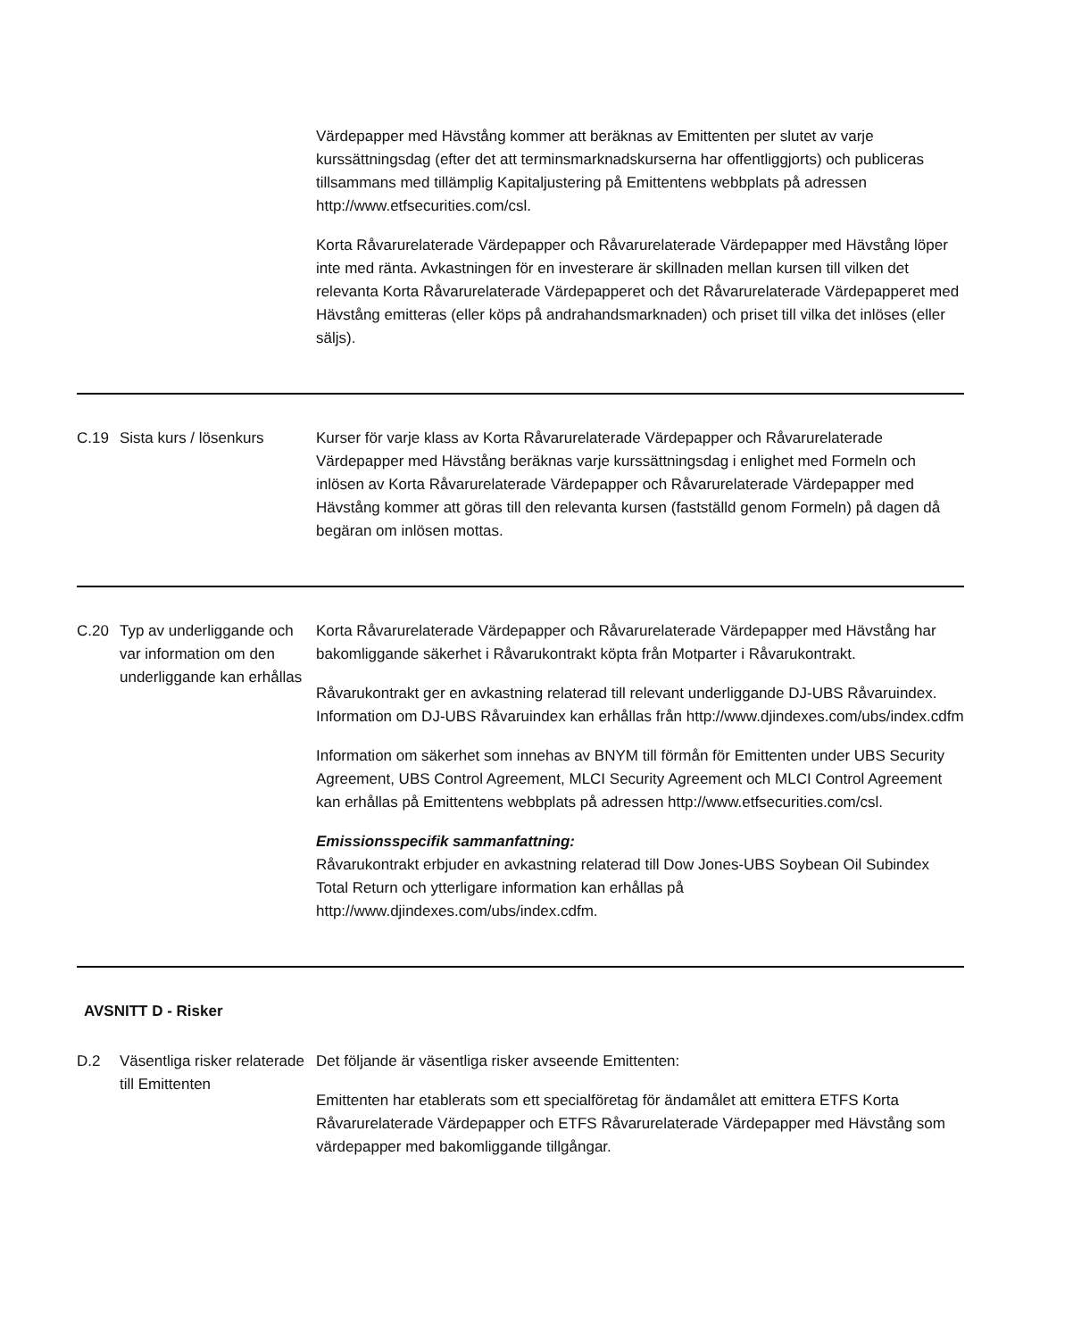| | | Värdepapper med Hävstång kommer att beräknas av Emittenten per slutet av varje kurssättningsdag (efter det att terminsmarknadskurserna har offentliggjorts) och publiceras tillsammans med tillämplig Kapitaljustering på Emittentens webbplats på adressen http://www.etfsecurities.com/csl. Korta Råvarurelaterade Värdepapper och Råvarurelaterade Värdepapper med Hävstång löper inte med ränta. Avkastningen för en investerare är skillnaden mellan kursen till vilken det relevanta Korta Råvarurelaterade Värdepapperet och det Råvarurelaterade Värdepapperet med Hävstång emitteras (eller köps på andrahandsmarknaden) och priset till vilka det inlöses (eller säljs). |
| C.19 | Sista kurs / lösenkurs | Kurser för varje klass av Korta Råvarurelaterade Värdepapper och Råvarurelaterade Värdepapper med Hävstång beräknas varje kurssättningsdag i enlighet med Formeln och inlösen av Korta Råvarurelaterade Värdepapper och Råvarurelaterade Värdepapper med Hävstång kommer att göras till den relevanta kursen (fastställd genom Formeln) på dagen då begäran om inlösen mottas. |
| C.20 | Typ av underliggande och var information om den underliggande kan erhållas | Korta Råvarurelaterade Värdepapper och Råvarurelaterade Värdepapper med Hävstång har bakomliggande säkerhet i Råvarukontrakt köpta från Motparter i Råvarukontrakt. Råvarukontrakt ger en avkastning relaterad till relevant underliggande DJ-UBS Råvaruindex. Information om DJ-UBS Råvaruindex kan erhållas från http://www.djindexes.com/ubs/index.cdfm Information om säkerhet som innehas av BNYM till förmån för Emittenten under UBS Security Agreement, UBS Control Agreement, MLCI Security Agreement och MLCI Control Agreement kan erhållas på Emittentens webbplats på adressen http://www.etfsecurities.com/csl. Emissionsspecifik sammanfattning: Råvarukontrakt erbjuder en avkastning relaterad till Dow Jones-UBS Soybean Oil Subindex Total Return och ytterligare information kan erhållas på http://www.djindexes.com/ubs/index.cdfm. |
| AVSNITT D - Risker | | |
| D.2 | Väsentliga risker relaterade till Emittenten | Det följande är väsentliga risker avseende Emittenten: Emittenten har etablerats som ett specialföretag för ändamålet att emittera ETFS Korta Råvarurelaterade Värdepapper och ETFS Råvarurelaterade Värdepapper med Hävstång som värdepapper med bakomliggande tillgångar. |